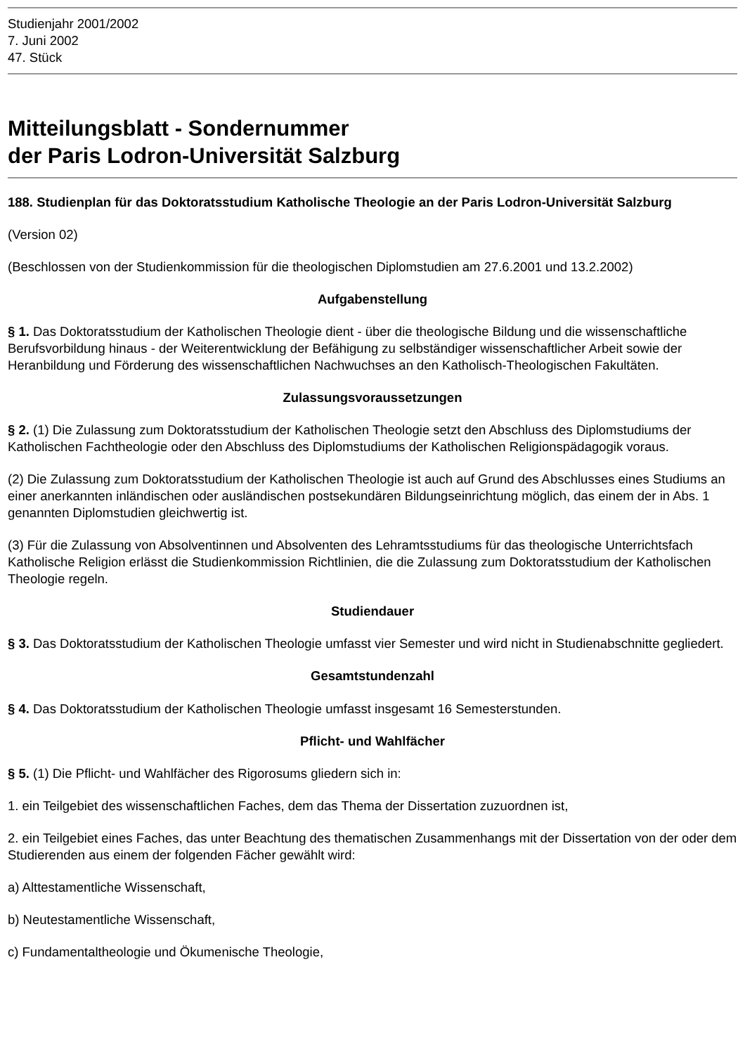Studienjahr 2001/2002
7. Juni 2002
47. Stück
Mitteilungsblatt - Sondernummer
der Paris Lodron-Universität Salzburg
188. Studienplan für das Doktoratsstudium Katholische Theologie an der Paris Lodron-Universität Salzburg
(Version 02)
(Beschlossen von der Studienkommission für die theologischen Diplomstudien am 27.6.2001 und 13.2.2002)
Aufgabenstellung
§ 1. Das Doktoratsstudium der Katholischen Theologie dient - über die theologische Bildung und die wissenschaftliche Berufsvorbildung hinaus - der Weiterentwicklung der Befähigung zu selbständiger wissenschaftlicher Arbeit sowie der Heranbildung und Förderung des wissenschaftlichen Nachwuchses an den Katholisch-Theologischen Fakultäten.
Zulassungsvoraussetzungen
§ 2. (1) Die Zulassung zum Doktoratsstudium der Katholischen Theologie setzt den Abschluss des Diplomstudiums der Katholischen Fachtheologie oder den Abschluss des Diplomstudiums der Katholischen Religionspädagogik voraus.
(2) Die Zulassung zum Doktoratsstudium der Katholischen Theologie ist auch auf Grund des Abschlusses eines Studiums an einer anerkannten inländischen oder ausländischen postsekundären Bildungseinrichtung möglich, das einem der in Abs. 1 genannten Diplomstudien gleichwertig ist.
(3) Für die Zulassung von Absolventinnen und Absolventen des Lehramtsstudiums für das theologische Unterrichtsfach Katholische Religion erlässt die Studienkommission Richtlinien, die die Zulassung zum Doktoratsstudium der Katholischen Theologie regeln.
Studiendauer
§ 3. Das Doktoratsstudium der Katholischen Theologie umfasst vier Semester und wird nicht in Studienabschnitte gegliedert.
Gesamtstundenzahl
§ 4. Das Doktoratsstudium der Katholischen Theologie umfasst insgesamt 16 Semesterstunden.
Pflicht- und Wahlfächer
§ 5. (1) Die Pflicht- und Wahlfächer des Rigorosums gliedern sich in:
1. ein Teilgebiet des wissenschaftlichen Faches, dem das Thema der Dissertation zuzuordnen ist,
2. ein Teilgebiet eines Faches, das unter Beachtung des thematischen Zusammenhangs mit der Dissertation von der oder dem Studierenden aus einem der folgenden Fächer gewählt wird:
a) Alttestamentliche Wissenschaft,
b) Neutestamentliche Wissenschaft,
c) Fundamentaltheologie und Ökumenische Theologie,